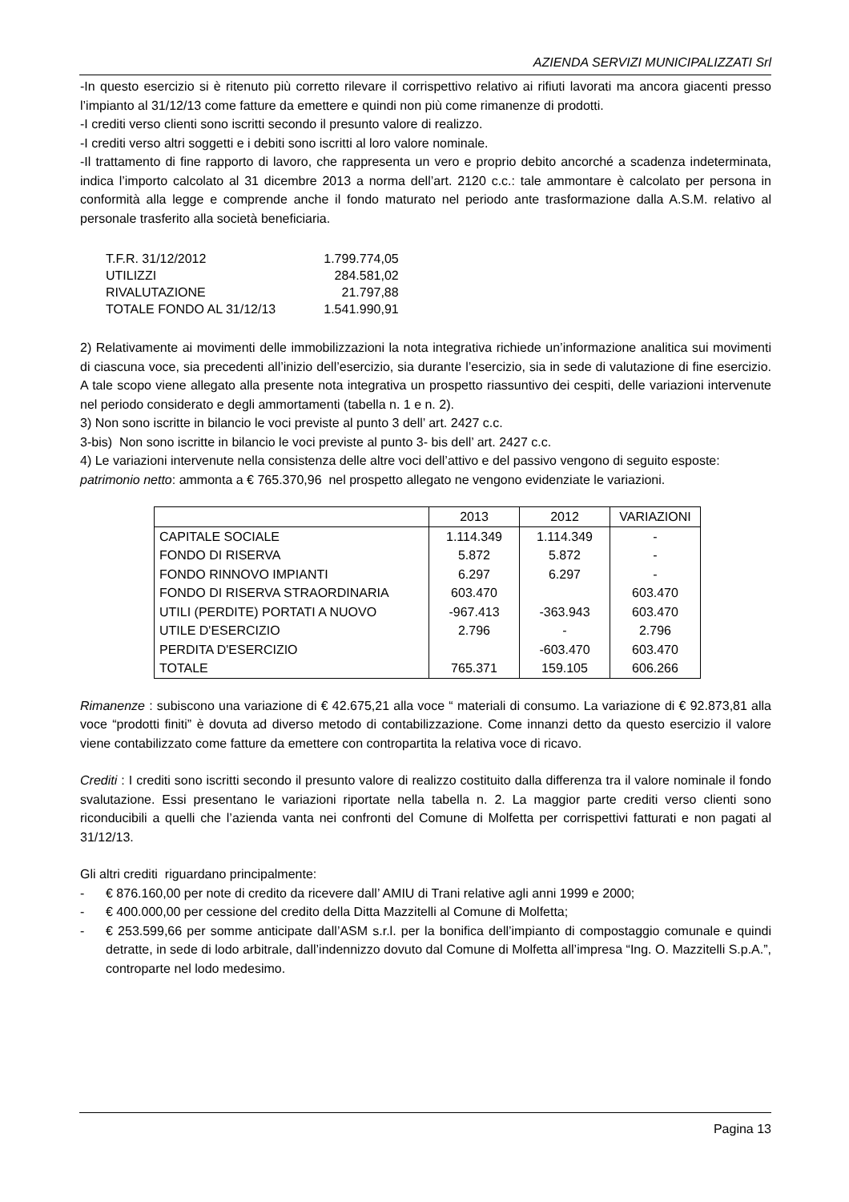AZIENDA SERVIZI MUNICIPALIZZATI Srl
-In questo esercizio si è ritenuto più corretto rilevare il corrispettivo relativo ai rifiuti lavorati ma ancora giacenti presso l’impianto al 31/12/13 come fatture da emettere e quindi non più come rimanenze di prodotti.
-I crediti verso clienti sono iscritti secondo il presunto valore di realizzo.
-I crediti verso altri soggetti e i debiti sono iscritti al loro valore nominale.
-Il trattamento di fine rapporto di lavoro, che rappresenta un vero e proprio debito ancorché a scadenza indeterminata, indica l’importo calcolato al 31 dicembre 2013 a norma dell’art. 2120 c.c.: tale ammontare è calcolato per persona in conformità alla legge e comprende anche il fondo maturato nel periodo ante trasformazione dalla A.S.M. relativo al personale trasferito alla società beneficiaria.
| T.F.R. 31/12/2012 | 1.799.774,05 |
| UTILIZZI | 284.581,02 |
| RIVALUTAZIONE | 21.797,88 |
| TOTALE FONDO AL 31/12/13 | 1.541.990,91 |
2) Relativamente ai movimenti delle immobilizzazioni la nota integrativa richiede un’informazione analitica sui movimenti di ciascuna voce, sia precedenti all’inizio dell’esercizio, sia durante l’esercizio, sia in sede di valutazione di fine esercizio. A tale scopo viene allegato alla presente nota integrativa un prospetto riassuntivo dei cespiti, delle variazioni intervenute nel periodo considerato e degli ammortamenti (tabella n. 1 e n. 2).
3) Non sono iscritte in bilancio le voci previste al punto 3 dell’ art. 2427 c.c.
3-bis) Non sono iscritte in bilancio le voci previste al punto 3- bis dell’ art. 2427 c.c.
4) Le variazioni intervenute nella consistenza delle altre voci dell’attivo e del passivo vengono di seguito esposte:
patrimonio netto: ammonta a € 765.370,96 nel prospetto allegato ne vengono evidenziate le variazioni.
| | 2013 | 2012 | VARIAZIONI |
| CAPITALE SOCIALE | 1.114.349 | 1.114.349 | - |
| FONDO DI RISERVA | 5.872 | 5.872 | - |
| FONDO RINNOVO IMPIANTI | 6.297 | 6.297 | - |
| FONDO DI RISERVA STRAORDINARIA | 603.470 | | 603.470 |
| UTILI (PERDITE) PORTATI A NUOVO | -967.413 | -363.943 | 603.470 |
| UTILE D'ESERCIZIO | 2.796 | - | 2.796 |
| PERDITA D'ESERCIZIO | | -603.470 | 603.470 |
| TOTALE | 765.371 | 159.105 | 606.266 |
Rimanenze : subiscono una variazione di € 42.675,21 alla voce “ materiali di consumo. La variazione di € 92.873,81 alla voce “prodotti finiti” è dovuta ad diverso metodo di contabilizzazione. Come innanzi detto da questo esercizio il valore viene contabilizzato come fatture da emettere con contropartita la relativa voce di ricavo.
Crediti : I crediti sono iscritti secondo il presunto valore di realizzo costituito dalla differenza tra il valore nominale il fondo svalutazione. Essi presentano le variazioni riportate nella tabella n. 2. La maggior parte crediti verso clienti sono riconducibili a quelli che l’azienda vanta nei confronti del Comune di Molfetta per corrispettivi fatturati e non pagati al 31/12/13.
Gli altri crediti riguardano principalmente:
- € 876.160,00 per note di credito da ricevere dall’ AMIU di Trani relative agli anni 1999 e 2000;
- € 400.000,00 per cessione del credito della Ditta Mazzitelli al Comune di Molfetta;
- € 253.599,66 per somme anticipate dall’ASM s.r.l. per la bonifica dell’impianto di compostaggio comunale e quindi detratte, in sede di lodo arbitrale, dall’indennizzo dovuto dal Comune di Molfetta all’impresa “Ing. O. Mazzitelli S.p.A.”, controparte nel lodo medesimo.
Pagina 13